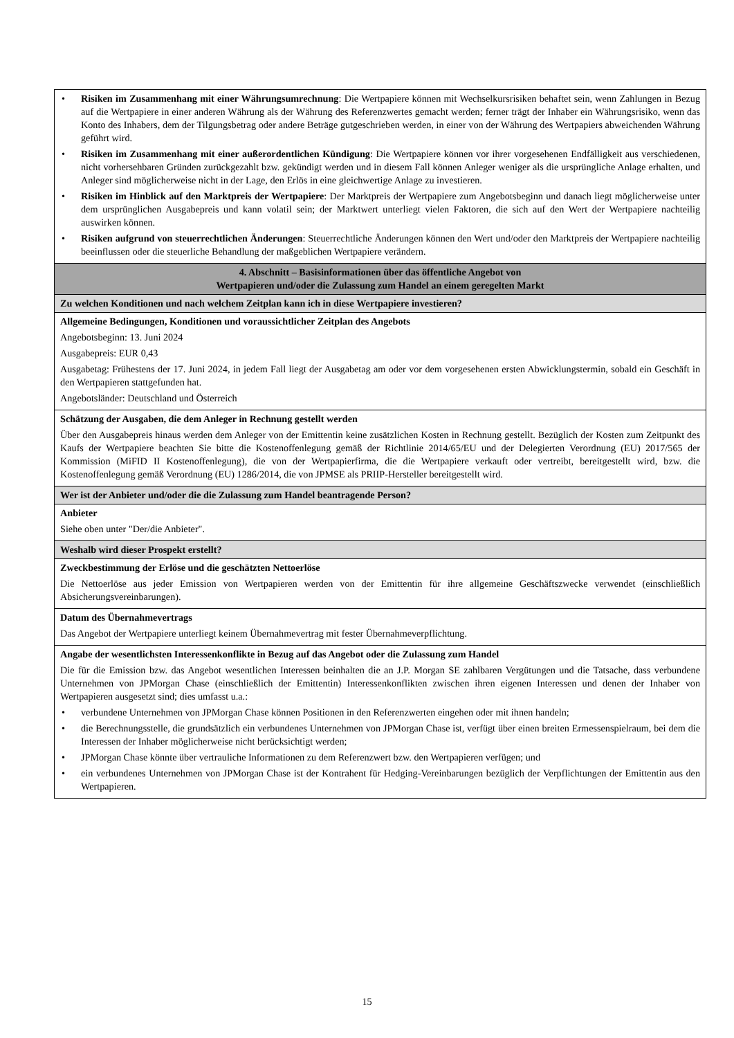| • Risiken im Zusammenhang mit einer Währungsumrechnung : Die Wertpapiere können mit Wechselkursrisiken behaftet sein, wenn Zahlungen in Bezug auf die Wertpapiere in einer anderen Währung als der Währung des Referenzwertes gemacht werden; ferner trägt der Inhaber ein Währungsrisiko, wenn das Konto des Inhabers, dem der Tilgungsbetrag oder andere Beträge gutgeschrieben werden, in einer von der Währung des Wertpapiers abweichenden Währung geführt wird. • Risiken im Zusammenhang mit einer außerordentlichen Kündigung : Die Wertpapiere können vor ihrer vorgesehenen Endfälligkeit aus verschiedenen, nicht vorhersehbaren Gründen zurückgezahlt bzw. gekündigt werden und in diesem Fall können Anleger weniger als die ursprüngliche Anlage erhalten, und Anleger sind möglicherweise nicht in der Lage, den Erlös in eine gleichwertige Anlage zu investieren. • Risiken im Hinblick auf den Marktpreis der Wertpapiere : Der Marktpreis der Wertpapiere zum Angebotsbeginn und danach liegt möglicherweise unter dem ursprünglichen Ausgabepreis und kann volatil sein; der Marktwert unterliegt vielen Faktoren, die sich auf den Wert der Wertpapiere nachteilig auswirken können. • Risiken aufgrund von steuerrechtlichen Änderungen : Steuerrechtliche Änderungen können den Wert und/oder den Marktpreis der Wertpapiere nachteilig beeinflussen oder die steuerliche Behandlung der maßgeblichen Wertpapiere verändern. |
| 4. Abschnitt – Basisinformationen über das öffentliche Angebot von Wertpapieren und/oder die Zulassung zum Handel an einem geregelten Markt |
| Zu welchen Konditionen und nach welchem Zeitplan kann ich in diese Wertpapiere investieren? |
| Allgemeine Bedingungen, Konditionen und voraussichtlicher Zeitplan des Angebots Angebotsbeginn: 13. Juni 2024 Ausgabepreis: EUR 0,43 Ausgabetag: Frühestens der 17. Juni 2024, in jedem Fall liegt der Ausgabetag am oder vor dem vorgesehenen ersten Abwicklungstermin, sobald ein Geschäft in den Wertpapieren stattgefunden hat. Angebotsländer: Deutschland und Österreich |
| Schätzung der Ausgaben, die dem Anleger in Rechnung gestellt werden Über den Ausgabepreis hinaus werden dem Anleger von der Emittentin keine zusätzlichen Kosten in Rechnung gestellt. Bezüglich der Kosten zum Zeitpunkt des Kaufs der Wertpapiere beachten Sie bitte die Kostenoffenlegung gemäß der Richtlinie 2014/65/EU und der Delegierten Verordnung (EU) 2017/565 der Kommission (MiFID II Kostenoffenlegung), die von der Wertpapierfirma, die die Wertpapiere verkauft oder vertreibt, bereitgestellt wird, bzw. die Kostenoffenlegung gemäß Verordnung (EU) 1286/2014, die von JPMSE als PRIIP-Hersteller bereitgestellt wird. |
| Wer ist der Anbieter und/oder die die Zulassung zum Handel beantragende Person? |
| Anbieter Siehe oben unter "Der/die Anbieter". |
| Weshalb wird dieser Prospekt erstellt? |
| Zweckbestimmung der Erlöse und die geschätzten Nettoerlöse Die Nettoerlöse aus jeder Emission von Wertpapieren werden von der Emittentin für ihre allgemeine Geschäftszwecke verwendet (einschließlich Absicherungsvereinbarungen). |
| Datum des Übernahmevertrags Das Angebot der Wertpapiere unterliegt keinem Übernahmevertrag mit fester Übernahmeverpflichtung. |
| Angabe der wesentlichsten Interessenkonflikte in Bezug auf das Angebot oder die Zulassung zum Handel Die für die Emission bzw. das Angebot wesentlichen Interessen beinhalten die an J.P. Morgan SE zahlbaren Vergütungen und die Tatsache, dass verbundene Unternehmen von JPMorgan Chase (einschließlich der Emittentin) Interessenkonflikten zwischen ihren eigenen Interessen und denen der Inhaber von Wertpapieren ausgesetzt sind; dies umfasst u.a.: • verbundene Unternehmen von JPMorgan Chase können Positionen in den Referenzwerten eingehen oder mit ihnen handeln; • die Berechnungsstelle, die grundsätzlich ein verbundenes Unternehmen von JPMorgan Chase ist, verfügt über einen breiten Ermessenspielraum, bei dem die Interessen der Inhaber möglicherweise nicht berücksichtigt werden; • JPMorgan Chase könnte über vertrauliche Informationen zu dem Referenzwert bzw. den Wertpapieren verfügen; und • ein verbundenes Unternehmen von JPMorgan Chase ist der Kontrahent für Hedging-Vereinbarungen bezüglich der Verpflichtungen der Emittentin aus den Wertpapieren. |
15